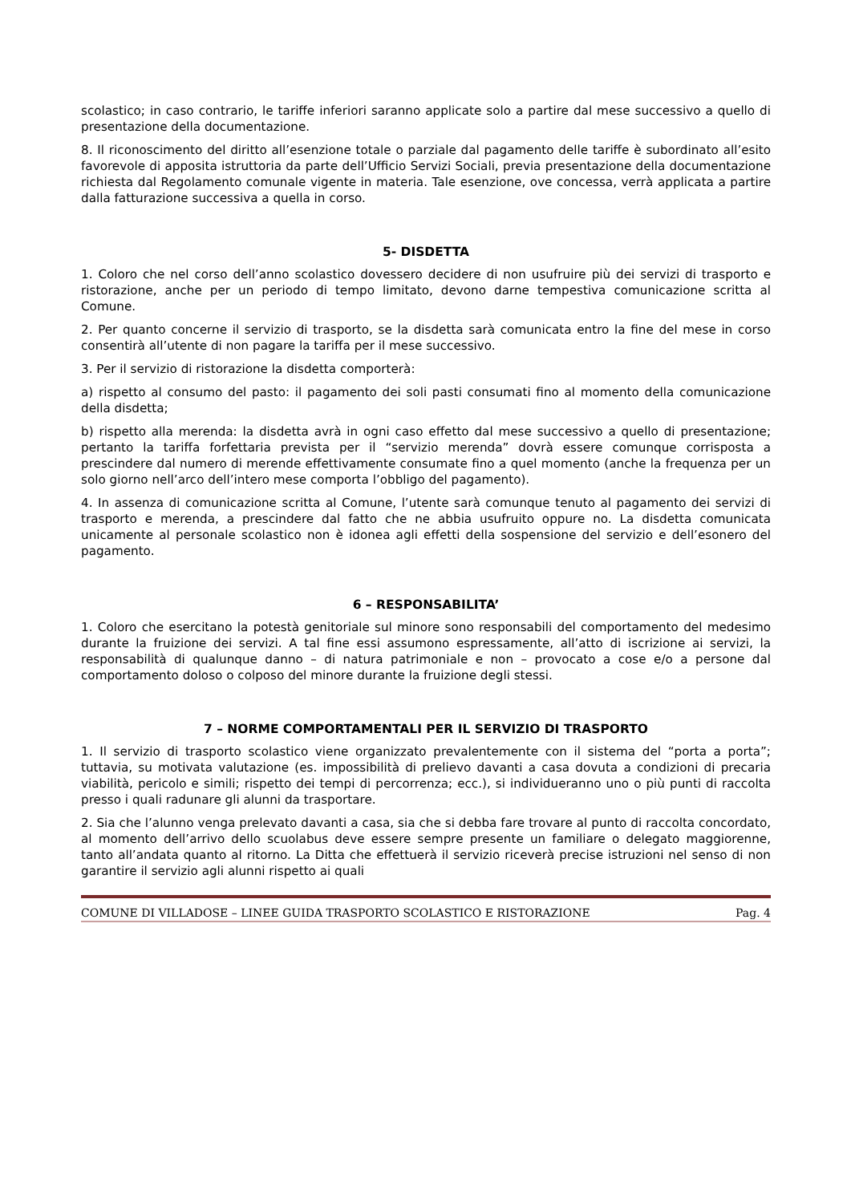scolastico; in caso contrario, le tariffe inferiori saranno applicate solo a partire dal mese successivo a quello di presentazione della documentazione.
8. Il riconoscimento del diritto all’esenzione totale o parziale dal pagamento delle tariffe è subordinato all’esito favorevole di apposita istruttoria da parte dell’Ufficio Servizi Sociali, previa presentazione della documentazione richiesta dal Regolamento comunale vigente in materia. Tale esenzione, ove concessa, verrà applicata a partire dalla fatturazione successiva a quella in corso.
5- DISDETTA
1. Coloro che nel corso dell’anno scolastico dovessero decidere di non usufruire più dei servizi di trasporto e ristorazione, anche per un periodo di tempo limitato, devono darne tempestiva comunicazione scritta al Comune.
2. Per quanto concerne il servizio di trasporto, se la disdetta sarà comunicata entro la fine del mese in corso consentirà all’utente di non pagare la tariffa per il mese successivo.
3. Per il servizio di ristorazione la disdetta comporterà:
a) rispetto al consumo del pasto: il pagamento dei soli pasti consumati fino al momento della comunicazione della disdetta;
b) rispetto alla merenda: la disdetta avrà in ogni caso effetto dal mese successivo a quello di presentazione; pertanto la tariffa forfettaria prevista per il “servizio merenda” dovrà essere comunque corrisposta a prescindere dal numero di merende effettivamente consumate fino a quel momento (anche la frequenza per un solo giorno nell’arco dell’intero mese comporta l’obbligo del pagamento).
4. In assenza di comunicazione scritta al Comune, l’utente sarà comunque tenuto al pagamento dei servizi di trasporto e merenda, a prescindere dal fatto che ne abbia usufruito oppure no. La disdetta comunicata unicamente al personale scolastico non è idonea agli effetti della sospensione del servizio e dell’esonero del pagamento.
6 – RESPONSABILITA’
1. Coloro che esercitano la potestà genitoriale sul minore sono responsabili del comportamento del medesimo durante la fruizione dei servizi. A tal fine essi assumono espressamente, all’atto di iscrizione ai servizi, la responsabilità di qualunque danno – di natura patrimoniale e non – provocato a cose e/o a persone dal comportamento doloso o colposo del minore durante la fruizione degli stessi.
7 – NORME COMPORTAMENTALI PER IL SERVIZIO DI TRASPORTO
1. Il servizio di trasporto scolastico viene organizzato prevalentemente con il sistema del “porta a porta”; tuttavia, su motivata valutazione (es. impossibilità di prelievo davanti a casa dovuta a condizioni di precaria viabilità, pericolo e simili; rispetto dei tempi di percorrenza; ecc.), si individueranno uno o più punti di raccolta presso i quali radunare gli alunni da trasportare.
2. Sia che l’alunno venga prelevato davanti a casa, sia che si debba fare trovare al punto di raccolta concordato, al momento dell’arrivo dello scuolabus deve essere sempre presente un familiare o delegato maggiorenne, tanto all’andata quanto al ritorno. La Ditta che effettuerà il servizio riceverà precise istruzioni nel senso di non garantire il servizio agli alunni rispetto ai quali
COMUNE DI VILLADOSE – LINEE GUIDA TRASPORTO SCOLASTICO E RISTORAZIONE Pag. 4